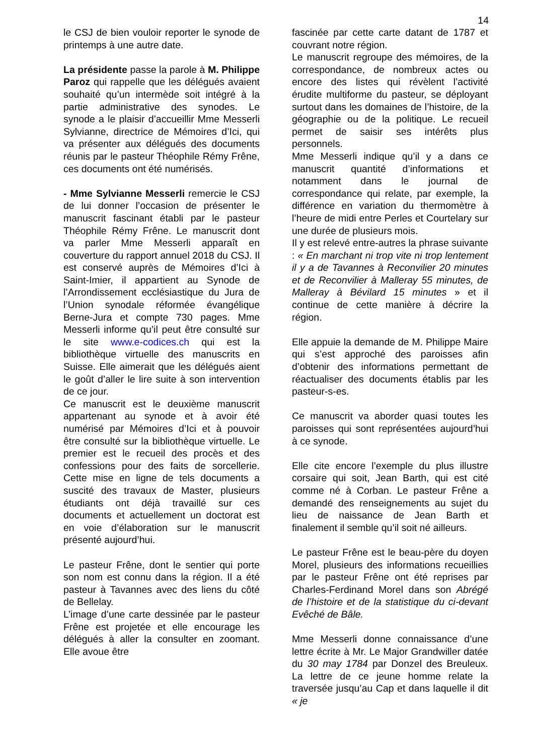14
le CSJ de bien vouloir reporter le synode de printemps à une autre date.
La présidente passe la parole à M. Philippe Paroz qui rappelle que les délégués avaient souhaité qu’un intermède soit intégré à la partie administrative des synodes. Le synode a le plaisir d’accueillir Mme Messerli Sylvianne, directrice de Mémoires d’Ici, qui va présenter aux délégués des documents réunis par le pasteur Théophile Rémy Frêne, ces documents ont été numérisés.
- Mme Sylvianne Messerli remercie le CSJ de lui donner l’occasion de présenter le manuscrit fascinant établi par le pasteur Théophile Rémy Frêne. Le manuscrit dont va parler Mme Messerli apparaît en couverture du rapport annuel 2018 du CSJ. Il est conservé auprès de Mémoires d’Ici à Saint-Imier, il appartient au Synode de l’Arrondissement ecclésiastique du Jura de l’Union synodale réformée évangélique Berne-Jura et compte 730 pages. Mme Messerli informe qu’il peut être consulté sur le site www.e-codices.ch qui est la bibliothèque virtuelle des manuscrits en Suisse. Elle aimerait que les délégués aient le goût d’aller le lire suite à son intervention de ce jour.
Ce manuscrit est le deuxième manuscrit appartenant au synode et à avoir été numérisé par Mémoires d’Ici et à pouvoir être consulté sur la bibliothèque virtuelle. Le premier est le recueil des procès et des confessions pour des faits de sorcellerie. Cette mise en ligne de tels documents a suscité des travaux de Master, plusieurs étudiants ont déjà travaillé sur ces documents et actuellement un doctorat est en voie d’élaboration sur le manuscrit présenté aujourd’hui.
Le pasteur Frêne, dont le sentier qui porte son nom est connu dans la région. Il a été pasteur à Tavannes avec des liens du côté de Bellelay.
L’image d’une carte dessinée par le pasteur Frêne est projetée et elle encourage les délégués à aller la consulter en zoomant. Elle avoue être
fascinée par cette carte datant de 1787 et couvrant notre région.
Le manuscrit regroupe des mémoires, de la correspondance, de nombreux actes ou encore des listes qui révèlent l’activité érudite multiforme du pasteur, se déployant surtout dans les domaines de l’histoire, de la géographie ou de la politique. Le recueil permet de saisir ses intérêts plus personnels.
Mme Messerli indique qu’il y a dans ce manuscrit quantité d’informations et notamment dans le journal de correspondance qui relate, par exemple, la différence en variation du thermomètre à l’heure de midi entre Perles et Courtelary sur une durée de plusieurs mois.
Il y est relevé entre-autres la phrase suivante : « En marchant ni trop vite ni trop lentement il y a de Tavannes à Reconvilier 20 minutes et de Reconvilier à Malleray 55 minutes, de Malleray à Bévilard 15 minutes » et il continue de cette manière à décrire la région.
Elle appuie la demande de M. Philippe Maire qui s’est approché des paroisses afin d’obtenir des informations permettant de réactualiser des documents établis par les pasteur-s-es.
Ce manuscrit va aborder quasi toutes les paroisses qui sont représentées aujourd’hui à ce synode.
Elle cite encore l’exemple du plus illustre corsaire qui soit, Jean Barth, qui est cité comme né à Corban. Le pasteur Frêne a demandé des renseignements au sujet du lieu de naissance de Jean Barth et finalement il semble qu’il soit né ailleurs.
Le pasteur Frêne est le beau-père du doyen Morel, plusieurs des informations recueillies par le pasteur Frêne ont été reprises par Charles-Ferdinand Morel dans son Abrégé de l’histoire et de la statistique du ci-devant Evêché de Bâle.
Mme Messerli donne connaissance d’une lettre écrite à Mr. Le Major Grandwiller datée du 30 may 1784 par Donzel des Breuleux. La lettre de ce jeune homme relate la traversée jusqu’au Cap et dans laquelle il dit « je